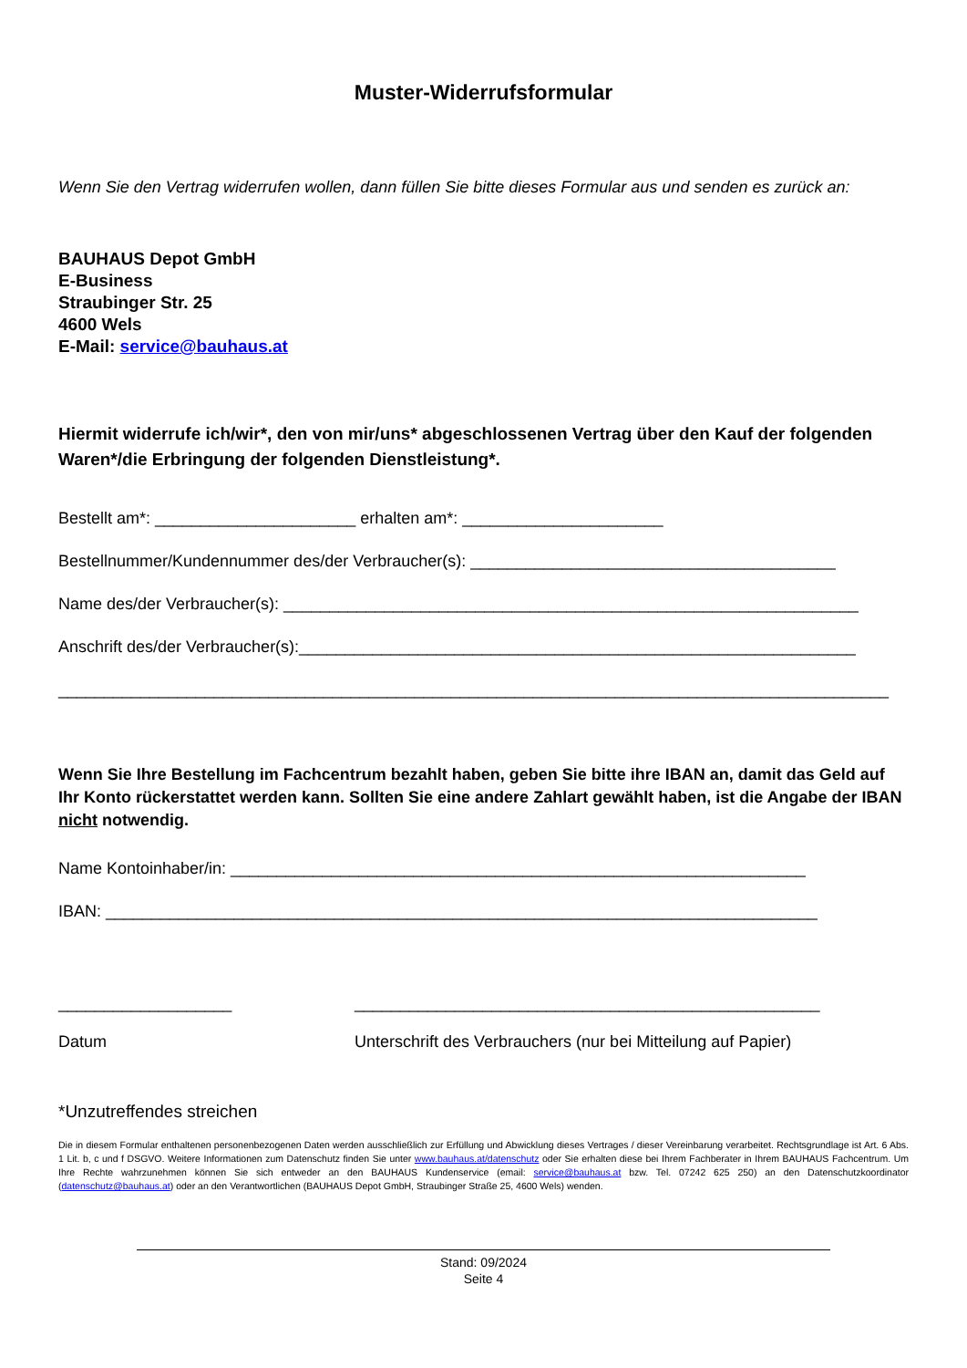Muster-Widerrufsformular
Wenn Sie den Vertrag widerrufen wollen, dann füllen Sie bitte dieses Formular aus und senden es zurück an:
BAUHAUS Depot GmbH
E-Business
Straubinger Str. 25
4600 Wels
E-Mail: service@bauhaus.at
Hiermit widerrufe ich/wir*, den von mir/uns* abgeschlossenen Vertrag über den Kauf der folgenden Waren*/die Erbringung der folgenden Dienstleistung*.
Bestellt am*: ______________________ erhalten am*: ______________________
Bestellnummer/Kundennummer des/der Verbraucher(s): ________________________________________
Name des/der Verbraucher(s): _______________________________________________________________
Anschrift des/der Verbraucher(s):_____________________________________________________________
___________________________________________________________________________________________
Wenn Sie Ihre Bestellung im Fachcentrum bezahlt haben, geben Sie bitte ihre IBAN an, damit das Geld auf Ihr Konto rückerstattet werden kann. Sollten Sie eine andere Zahlart gewählt haben, ist die Angabe der IBAN nicht notwendig.
Name Kontoinhaber/in: _______________________________________________________________
IBAN: ______________________________________________________________________________
___________________
Datum
___________________________________________________
Unterschrift des Verbrauchers (nur bei Mitteilung auf Papier)
*Unzutreffendes streichen
Die in diesem Formular enthaltenen personenbezogenen Daten werden ausschließlich zur Erfüllung und Abwicklung dieses Vertrages / dieser Vereinbarung verarbeitet. Rechtsgrundlage ist Art. 6 Abs. 1 Lit. b, c und f DSGVO. Weitere Informationen zum Datenschutz finden Sie unter www.bauhaus.at/datenschutz oder Sie erhalten diese bei Ihrem Fachberater in Ihrem BAUHAUS Fachcentrum. Um Ihre Rechte wahrzunehmen können Sie sich entweder an den BAUHAUS Kundenservice (email: service@bauhaus.at bzw. Tel. 07242 625 250) an den Datenschutzkoordinator (datenschutz@bauhaus.at) oder an den Verantwortlichen (BAUHAUS Depot GmbH, Straubinger Straße 25, 4600 Wels) wenden.
Stand: 09/2024
Seite 4